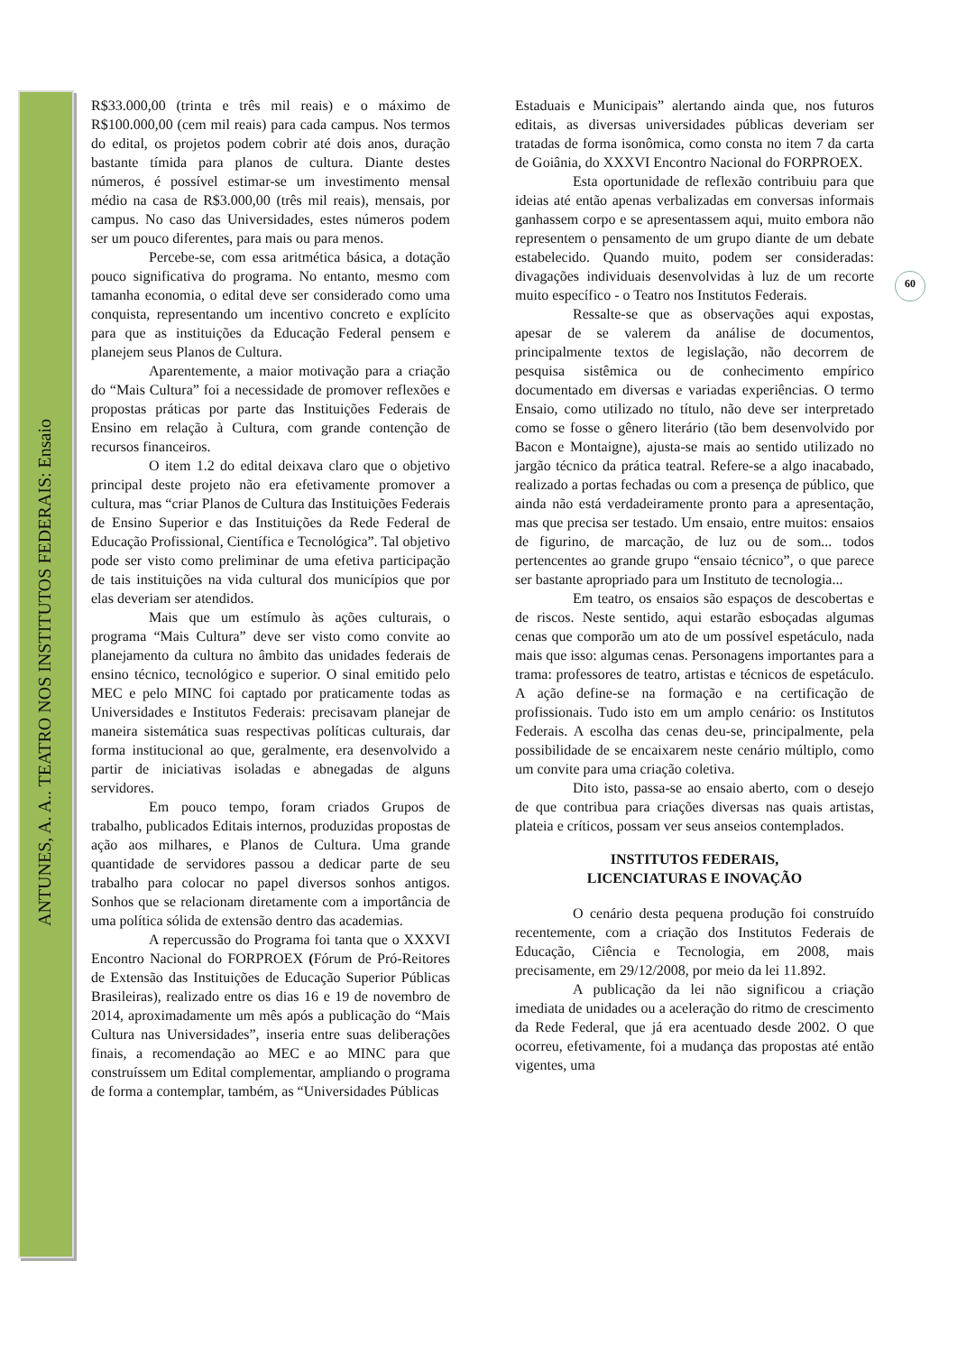ANTUNES, A. A.. TEATRO NOS INSTITUTOS FEDERAIS: Ensaio
60
R$33.000,00 (trinta e três mil reais) e o máximo de R$100.000,00 (cem mil reais) para cada campus. Nos termos do edital, os projetos podem cobrir até dois anos, duração bastante tímida para planos de cultura. Diante destes números, é possível estimar-se um investimento mensal médio na casa de R$3.000,00 (três mil reais), mensais, por campus. No caso das Universidades, estes números podem ser um pouco diferentes, para mais ou para menos.
Percebe-se, com essa aritmética básica, a dotação pouco significativa do programa. No entanto, mesmo com tamanha economia, o edital deve ser considerado como uma conquista, representando um incentivo concreto e explícito para que as instituições da Educação Federal pensem e planejem seus Planos de Cultura.
Aparentemente, a maior motivação para a criação do “Mais Cultura” foi a necessidade de promover reflexões e propostas práticas por parte das Instituições Federais de Ensino em relação à Cultura, com grande contenção de recursos financeiros.
O item 1.2 do edital deixava claro que o objetivo principal deste projeto não era efetivamente promover a cultura, mas “criar Planos de Cultura das Instituições Federais de Ensino Superior e das Instituições da Rede Federal de Educação Profissional, Científica e Tecnológica”. Tal objetivo pode ser visto como preliminar de uma efetiva participação de tais instituições na vida cultural dos municípios que por elas deveriam ser atendidos.
Mais que um estímulo às ações culturais, o programa “Mais Cultura” deve ser visto como convite ao planejamento da cultura no âmbito das unidades federais de ensino técnico, tecnológico e superior. O sinal emitido pelo MEC e pelo MINC foi captado por praticamente todas as Universidades e Institutos Federais: precisavam planejar de maneira sistemática suas respectivas políticas culturais, dar forma institucional ao que, geralmente, era desenvolvido a partir de iniciativas isoladas e abnegadas de alguns servidores.
Em pouco tempo, foram criados Grupos de trabalho, publicados Editais internos, produzidas propostas de ação aos milhares, e Planos de Cultura. Uma grande quantidade de servidores passou a dedicar parte de seu trabalho para colocar no papel diversos sonhos antigos. Sonhos que se relacionam diretamente com a importância de uma política sólida de extensão dentro das academias.
A repercussão do Programa foi tanta que o XXXVI Encontro Nacional do FORPROEX (Fórum de Pró-Reitores de Extensão das Instituições de Educação Superior Públicas Brasileiras), realizado entre os dias 16 e 19 de novembro de 2014, aproximadamente um mês após a publicação do “Mais Cultura nas Universidades”, inseria entre suas deliberações finais, a recomendação ao MEC e ao MINC para que construíssem um Edital complementar, ampliando o programa de forma a contemplar, também, as “Universidades Públicas
Estaduais e Municipais” alertando ainda que, nos futuros editais, as diversas universidades públicas deveriam ser tratadas de forma isonômica, como consta no item 7 da carta de Goiânia, do XXXVI Encontro Nacional do FORPROEX.
Esta oportunidade de reflexão contribuiu para que ideias até então apenas verbalizadas em conversas informais ganhassem corpo e se apresentassem aqui, muito embora não representem o pensamento de um grupo diante de um debate estabelecido. Quando muito, podem ser consideradas: divagações individuais desenvolvidas à luz de um recorte muito específico - o Teatro nos Institutos Federais.
Ressalte-se que as observações aqui expostas, apesar de se valerem da análise de documentos, principalmente textos de legislação, não decorrem de pesquisa sistêmica ou de conhecimento empírico documentado em diversas e variadas experiências. O termo Ensaio, como utilizado no título, não deve ser interpretado como se fosse o gênero literário (tão bem desenvolvido por Bacon e Montaigne), ajusta-se mais ao sentido utilizado no jargão técnico da prática teatral. Refere-se a algo inacabado, realizado a portas fechadas ou com a presença de público, que ainda não está verdadeiramente pronto para a apresentação, mas que precisa ser testado. Um ensaio, entre muitos: ensaios de figurino, de marcação, de luz ou de som... todos pertencentes ao grande grupo “ensaio técnico”, o que parece ser bastante apropriado para um Instituto de tecnologia...
Em teatro, os ensaios são espaços de descobertas e de riscos. Neste sentido, aqui estarão esboçadas algumas cenas que comporão um ato de um possível espetáculo, nada mais que isso: algumas cenas. Personagens importantes para a trama: professores de teatro, artistas e técnicos de espetáculo. A ação define-se na formação e na certificação de profissionais. Tudo isto em um amplo cenário: os Institutos Federais. A escolha das cenas deu-se, principalmente, pela possibilidade de se encaixarem neste cenário múltiplo, como um convite para uma criação coletiva.
Dito isto, passa-se ao ensaio aberto, com o desejo de que contribua para criações diversas nas quais artistas, plateia e críticos, possam ver seus anseios contemplados.
INSTITUTOS FEDERAIS,
LICENCIATURAS E INOVAÇÃO
O cenário desta pequena produção foi construído recentemente, com a criação dos Institutos Federais de Educação, Ciência e Tecnologia, em 2008, mais precisamente, em 29/12/2008, por meio da lei 11.892.
A publicação da lei não significou a criação imediata de unidades ou a aceleração do ritmo de crescimento da Rede Federal, que já era acentuado desde 2002. O que ocorreu, efetivamente, foi a mudança das propostas até então vigentes, uma